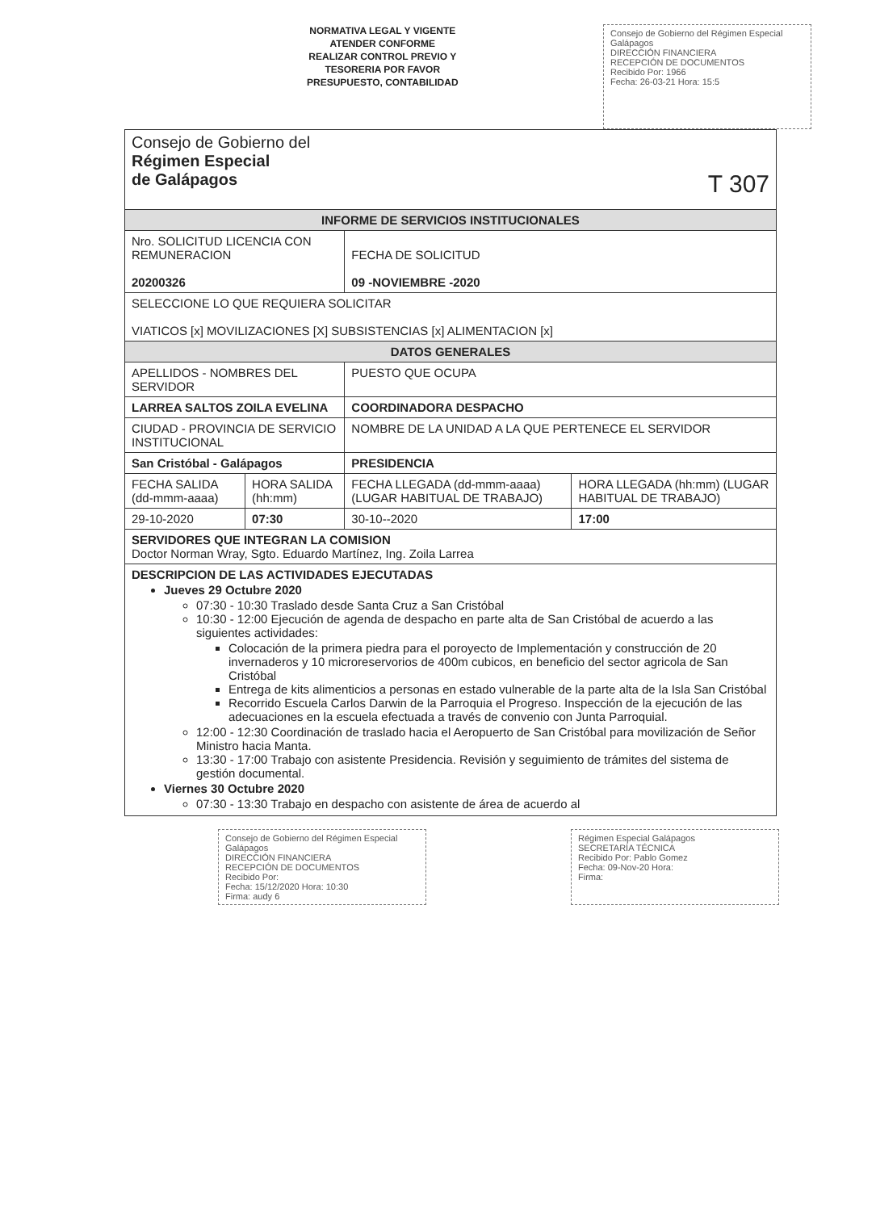NORMATIVA LEGAL Y VIGENTE
ATENDER CONFORME
REALIZAR CONTROL PREVIO Y
TESORERIA POR FAVOR
PRESUPUESTO, CONTABILIDAD
Consejo de Gobierno del Régimen Especial Galápagos
DIRECCIÓN FINANCIERA
RECEPCIÓN DE DOCUMENTOS
Recibido Por: 1966
Fecha: 26-03-21 Hora: 15:5
| Consejo de Gobierno del Régimen Especial de Galápagos T 307 | | | |
| INFORME DE SERVICIOS INSTITUCIONALES | | | |
| Nro. SOLICITUD LICENCIA CON REMUNERACION 20200326 | | FECHA DE SOLICITUD 09 -NOVIEMBRE -2020 | |
| SELECCIONE LO QUE REQUIERA SOLICITAR VIATICOS [x] MOVILIZACIONES [X] SUBSISTENCIAS [x] ALIMENTACION [x] | | | |
| DATOS GENERALES | | | |
| APELLIDOS - NOMBRES DEL SERVIDOR | | PUESTO QUE OCUPA | |
| LARREA SALTOS ZOILA EVELINA | | COORDINADORA DESPACHO | |
| CIUDAD - PROVINCIA DE SERVICIO INSTITUCIONAL | | NOMBRE DE LA UNIDAD A LA QUE PERTENECE EL SERVIDOR | |
| San Cristóbal - Galápagos | | PRESIDENCIA | |
| FECHA SALIDA (dd-mmm-aaaa) | HORA SALIDA (hh:mm) | FECHA LLEGADA (dd-mmm-aaaa) (LUGAR HABITUAL DE TRABAJO) | HORA LLEGADA (hh:mm) (LUGAR HABITUAL DE TRABAJO) |
| 29-10-2020 | 07:30 | 30-10--2020 | 17:00 |
| SERVIDORES QUE INTEGRAN LA COMISION Doctor Norman Wray, Sgto. Eduardo Martínez, Ing. Zoila Larrea | | | |
| DESCRIPCION DE LAS ACTIVIDADES EJECUTADAS Jueves 29 Octubre 2020 07:30 - 10:30 Traslado desde Santa Cruz a San Cristóbal 10:30 - 12:00 Ejecución de agenda de despacho en parte alta de San Cristóbal de acuerdo a las siguientes actividades: Colocación de la primera piedra para el poroyecto de Implementación y construcción de 20 invernaderos y 10 microreservorios de 400m cubicos, en beneficio del sector agricola de San Cristóbal Entrega de kits alimenticios a personas en estado vulnerable de la parte alta de la Isla San Cristóbal Recorrido Escuela Carlos Darwin de la Parroquia el Progreso. Inspección de la ejecución de las adecuaciones en la escuela efectuada a través de convenio con Junta Parroquial. 12:00 - 12:30 Coordinación de traslado hacia el Aeropuerto de San Cristóbal para movilización de Señor Ministro hacia Manta. 13:30 - 17:00 Trabajo con asistente Presidencia. Revisión y seguimiento de trámites del sistema de gestión documental. Viernes 30 Octubre 2020 07:30 - 13:30 Trabajo en despacho con asistente de área de acuerdo al | | | |
Consejo de Gobierno del Régimen Especial Galápagos
DIRECCIÓN FINANCIERA
RECEPCIÓN DE DOCUMENTOS
Recibido Por:
Fecha: 15/12/2020 Hora: 10:30
Firma: audy 6
Régimen Especial Galápagos
SECRETARÍA TÉCNICA
Recibido Por: Pablo Gomez
Fecha: 09-Nov-20 Hora:
Firma: